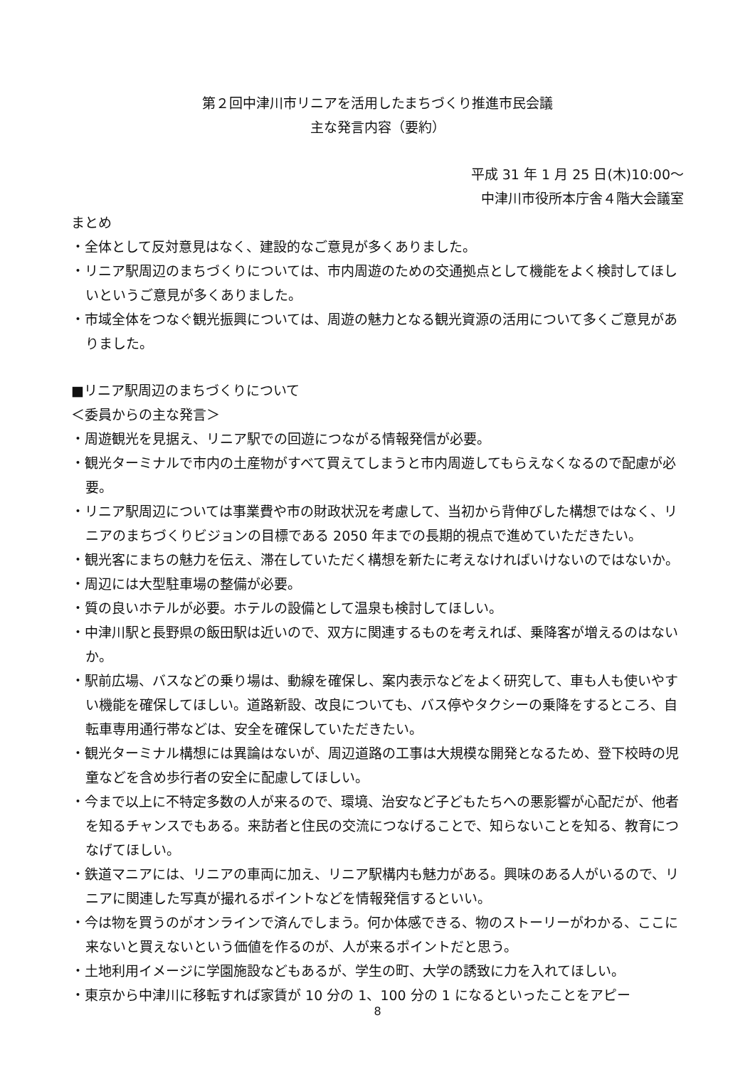第２回中津川市リニアを活用したまちづくり推進市民会議
主な発言内容（要約）
平成 31 年 1 月 25 日(木)10:00～
中津川市役所本庁舎４階大会議室
まとめ
・全体として反対意見はなく、建設的なご意見が多くありました。
・リニア駅周辺のまちづくりについては、市内周遊のための交通拠点として機能をよく検討してほしいというご意見が多くありました。
・市域全体をつなぐ観光振興については、周遊の魅力となる観光資源の活用について多くご意見がありました。
■リニア駅周辺のまちづくりについて
＜委員からの主な発言＞
・周遊観光を見据え、リニア駅での回遊につながる情報発信が必要。
・観光ターミナルで市内の土産物がすべて買えてしまうと市内周遊してもらえなくなるので配慮が必要。
・リニア駅周辺については事業費や市の財政状況を考慮して、当初から背伸びした構想ではなく、リニアのまちづくりビジョンの目標である 2050 年までの長期的視点で進めていただきたい。
・観光客にまちの魅力を伝え、滞在していただく構想を新たに考えなければいけないのではないか。
・周辺には大型駐車場の整備が必要。
・質の良いホテルが必要。ホテルの設備として温泉も検討してほしい。
・中津川駅と長野県の飯田駅は近いので、双方に関連するものを考えれば、乗降客が増えるのはないか。
・駅前広場、バスなどの乗り場は、動線を確保し、案内表示などをよく研究して、車も人も使いやすい機能を確保してほしい。道路新設、改良についても、バス停やタクシーの乗降をするところ、自転車専用通行帯などは、安全を確保していただきたい。
・観光ターミナル構想には異論はないが、周辺道路の工事は大規模な開発となるため、登下校時の児童などを含め歩行者の安全に配慮してほしい。
・今まで以上に不特定多数の人が来るので、環境、治安など子どもたちへの悪影響が心配だが、他者を知るチャンスでもある。来訪者と住民の交流につなげることで、知らないことを知る、教育につなげてほしい。
・鉄道マニアには、リニアの車両に加え、リニア駅構内も魅力がある。興味のある人がいるので、リニアに関連した写真が撮れるポイントなどを情報発信するといい。
・今は物を買うのがオンラインで済んでしまう。何か体感できる、物のストーリーがわかる、ここに来ないと買えないという価値を作るのが、人が来るポイントだと思う。
・土地利用イメージに学園施設などもあるが、学生の町、大学の誘致に力を入れてほしい。
・東京から中津川に移転すれば家賃が 10 分の 1、100 分の 1 になるといったことをアピー
8